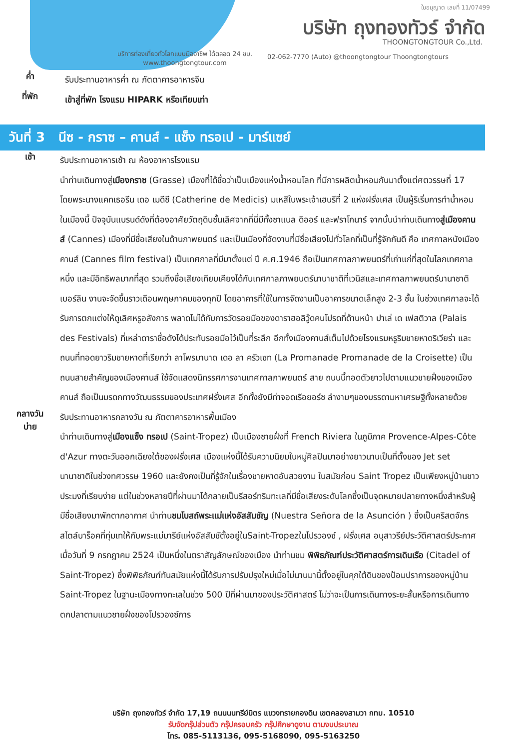ใบอนุญาต เลขที่ 11/07499
บริษัท ถุงทองทัวร์ จำกัด
THOONGTONGTOUR Co.,Ltd.
บริการท่องเที่ยวทั่วโลกแบบมืออาชีพ ได้ตลอด 24 ชม.
www.thoongtongtour.com
02-062-7770 (Auto) @thoongtongtour Thoongtongtours
ค่ำ
รับประทานอาหารค่ำ ณ ภัตตาคารอาหารจีน
ที่พัก
เข้าสู่ที่พัก โรงแรม HIPARK หรือเทียบเท่า
วันที่ 3 นีซ - กราซ – คานส์ - แซ็ง ทรอเป - มาร์แซย์
เช้า
รับประทานอาหารเช้า ณ ห้องอาหารโรงแรม
นำท่านเดินทางสู่เมืองกราซ (Grasse) เมืองที่ได้ชื่อว่าเป็นเมืองแห่งน้ำหอมโลก ที่มีการผลิตน้ำหอมกันมาตั้งแต่ศตวรรษที่ 17 โดยพระนางแคทเธอรีน เดอ เมดีชี (Catherine de Medicis) มเหสีในพระเจ้าเฮนรีที่ 2 แห่งฝรั่งเศส เป็นผู้ริเริ่มการทำน้ำหอมในเมืองนี้ ปัจจุบันแบรนด์ดังที่ต้องอาศัยวัตถุดิบชั้นเลิศจากที่นี่มีทั้งชาแนล ดิออร์ และฟราโกนาร์ จากนั้นนำท่านเดินทางสู่เมืองคานส์ (Cannes) เมืองที่มีชื่อเสียงในด้านภาพยนตร์ และเป็นเมืองที่จัดงานที่มีชื่อเสียงไปทั่วโลกที่เป็นที่รู้จักกันดี คือ เทศกาลหนังเมืองคานส์ (Cannes film festival) เป็นเทศกาลที่มีมาตั้งแต่ ปี ค.ศ.1946 ถือเป็นเทศกาลภาพยนตร์ที่เก่าแก่ที่สุดในโลกเทศกาลหนึ่ง และมีอิทธิพลมากที่สุด รวมถึงชื่อเสียงเทียบเคียงได้กับเทศกาลภาพยนตร์นานาชาติที่เวนิสและเทศกาลภาพยนตร์นานาชาติเบอร์ลิน งานจะจัดขึ้นราวเดือนพฤษภาคมของทุกปี โดยอาคารที่ใช้ในการจัดงานเป็นอาคารขนาดเล็กสูง 2-3 ชั้น ในช่วงเทศกาลจะได้รับการตกแต่งให้ดูเลิศหรูอลังการ พลาดไม่ได้กับการวัดรอยมือของดาราฮอลิวู๊ดคนโปรดที่ด้านหน้า ปาเล่ เด เฟสติวาล (Palais des Festivals) ที่เหล่าดาราชื่อดังได้ประทับรอยมือไว้เป็นที่ระลึก อีกทั้งเมืองคานส์เต็มไปด้วยโรงแรมหรูริมชายหาดริเวียร่า และถนนที่ทอดยาวริมชายหาดที่เรียกว่า ลาโพรมานาด เดอ ลา ครัวเซท (La Promanade Promanade de la Croisette) เป็นถนนสายสำคัญของเมืองคานส์ ใช้จัดแสดงนิทรรศการงานเทศกาลภาพยนตร์ สาย ถนนนี้ทอดตัวยาวไปตามแนวชายฝั่งของเมืองคานส์ ถือเป็นมรดกทางวัฒนธรรมของประเทศฝรั่งเศส อีกทั้งยังมีท่าจอดเรือยอร์ช ลำงามๆของบรรดามหาเศรษฐีทั้งหลายด้วย
กลางวัน
บ่าย
รับประทานอาหารกลางวัน ณ ภัตตาคารอาหารพื้นเมือง
นำท่านเดินทางสู่เมืองแซ็ง ทรอเป (Saint-Tropez) เป็นเมืองชายฝั่งที่ French Riviera ในภูมิภาค Provence-Alpes-Côte d'Azur ทางตะวันออกเฉียงใต้ของฝรั่งเศส เมืองแห่งนี้ได้รับความนิยมในหมู่ศิลปินมาอย่างยาวนานเป็นที่ตั้งของ Jet set นานาชาติในช่วงทศวรรษ 1960 และยังคงเป็นที่รู้จักในเรื่องชายหาดอันสวยงาม ในสมัยก่อน Saint Tropez เป็นเพียงหมู่บ้านชาวประมงที่เรียบง่าย แต่ในช่วงหลายปีที่ผ่านมาได้กลายเป็นรีสอร์ทริมทะเลที่มีชื่อเสียงระดับโลกซึ่งเป็นจุดหมายปลายทางหนึ่งสำหรับผู้มีชื่อเสียงมาพักตากอากาศ นำท่านชมโบสถ์พระแม่แห่งอัสสัมชัญ (Nuestra Señora de la Asunción ) ซึ่งเป็นคริสตจักรสไตล์บาร็อคที่ทุ่มเทให้กับพระแม่มารีย์แห่งอัสสัมชัตั้งอยู่ในSaint-Tropezในโปรวองซ์ , ฝรั่งเศส อนุสาวรีย์ประวัติศาสตร์ประกาศเมื่อวันที่ 9 กรกฎาคม 2524 เป็นหนึ่งในตราสัญลักษณ์ของเมือง นำท่านชม พิพิธภัณฑ์ประวัติศาสตร์การเดินเรือ (Citadel of Saint-Tropez) ซึ่งพิพิธภัณฑ์ทันสมัยแห่งนี้ได้รับการปรับปรุงใหม่เมื่อไม่นานมานี้ตั้งอยู่ในคุกใต้ดินของป้อมปราการของหมู่บ้าน Saint-Tropez ในฐานะเมืองทางทะเลในช่วง 500 ปีที่ผ่านมาของประวัติศาสตร์ ไม่ว่าจะเป็นการเดินทางระยะสั้นหรือการเดินทางตกปลาตามแนวชายฝั่งของโปรวองซ์การ
บริษัท ถุงทองทัวร์ จำกัด 17,19 ถนนนนทรีย์มิตร แขวงทรายกองดิน เขตคลองสามวา กทม. 10510
รับจัดกรุ๊ปส่วนตัว กรุ๊ปครอบครัว กรุ๊ปศึกษาดูงาน ตามงบประมาณ
โทร. 085-5113136, 095-5168090, 095-5163250